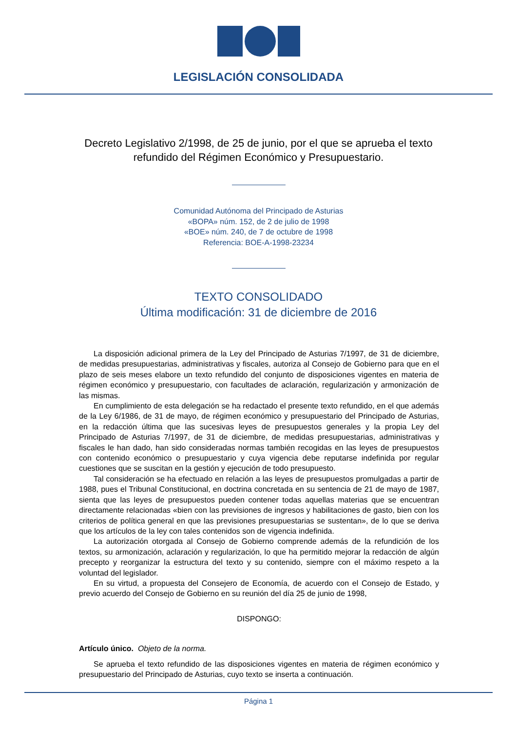LEGISLACIÓN CONSOLIDADA
Decreto Legislativo 2/1998, de 25 de junio, por el que se aprueba el texto refundido del Régimen Económico y Presupuestario.
Comunidad Autónoma del Principado de Asturias
«BOPA» núm. 152, de 2 de julio de 1998
«BOE» núm. 240, de 7 de octubre de 1998
Referencia: BOE-A-1998-23234
TEXTO CONSOLIDADO
Última modificación: 31 de diciembre de 2016
La disposición adicional primera de la Ley del Principado de Asturias 7/1997, de 31 de diciembre, de medidas presupuestarias, administrativas y fiscales, autoriza al Consejo de Gobierno para que en el plazo de seis meses elabore un texto refundido del conjunto de disposiciones vigentes en materia de régimen económico y presupuestario, con facultades de aclaración, regularización y armonización de las mismas.
En cumplimiento de esta delegación se ha redactado el presente texto refundido, en el que además de la Ley 6/1986, de 31 de mayo, de régimen económico y presupuestario del Principado de Asturias, en la redacción última que las sucesivas leyes de presupuestos generales y la propia Ley del Principado de Asturias 7/1997, de 31 de diciembre, de medidas presupuestarias, administrativas y fiscales le han dado, han sido consideradas normas también recogidas en las leyes de presupuestos con contenido económico o presupuestario y cuya vigencia debe reputarse indefinida por regular cuestiones que se suscitan en la gestión y ejecución de todo presupuesto.
Tal consideración se ha efectuado en relación a las leyes de presupuestos promulgadas a partir de 1988, pues el Tribunal Constitucional, en doctrina concretada en su sentencia de 21 de mayo de 1987, sienta que las leyes de presupuestos pueden contener todas aquellas materias que se encuentran directamente relacionadas «bien con las previsiones de ingresos y habilitaciones de gasto, bien con los criterios de política general en que las previsiones presupuestarias se sustentan», de lo que se deriva que los artículos de la ley con tales contenidos son de vigencia indefinida.
La autorización otorgada al Consejo de Gobierno comprende además de la refundición de los textos, su armonización, aclaración y regularización, lo que ha permitido mejorar la redacción de algún precepto y reorganizar la estructura del texto y su contenido, siempre con el máximo respeto a la voluntad del legislador.
En su virtud, a propuesta del Consejero de Economía, de acuerdo con el Consejo de Estado, y previo acuerdo del Consejo de Gobierno en su reunión del día 25 de junio de 1998,
DISPONGO:
Artículo único. Objeto de la norma.
Se aprueba el texto refundido de las disposiciones vigentes en materia de régimen económico y presupuestario del Principado de Asturias, cuyo texto se inserta a continuación.
Página 1